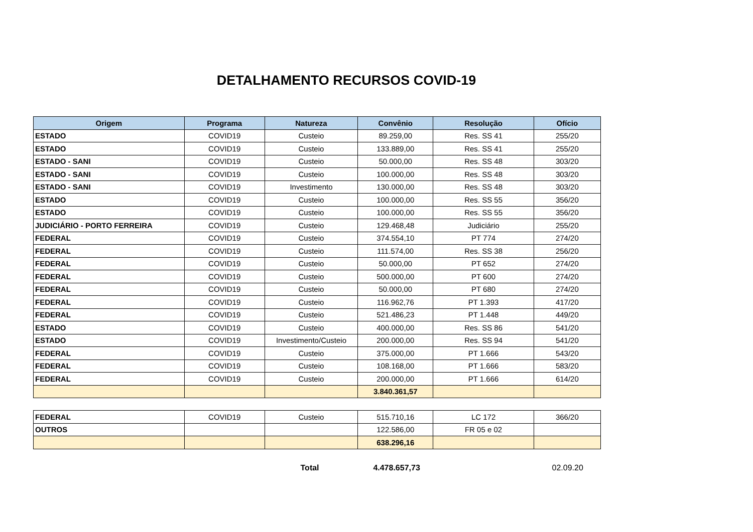DETALHAMENTO RECURSOS COVID-19
| Origem | Programa | Natureza | Convênio | Resolução | Ofício |
| --- | --- | --- | --- | --- | --- |
| ESTADO | COVID19 | Custeio | 89.259,00 | Res. SS 41 | 255/20 |
| ESTADO | COVID19 | Custeio | 133.889,00 | Res. SS 41 | 255/20 |
| ESTADO - SANI | COVID19 | Custeio | 50.000,00 | Res. SS 48 | 303/20 |
| ESTADO - SANI | COVID19 | Custeio | 100.000,00 | Res. SS 48 | 303/20 |
| ESTADO - SANI | COVID19 | Investimento | 130.000,00 | Res. SS 48 | 303/20 |
| ESTADO | COVID19 | Custeio | 100.000,00 | Res. SS 55 | 356/20 |
| ESTADO | COVID19 | Custeio | 100.000,00 | Res. SS 55 | 356/20 |
| JUDICIÁRIO - PORTO FERREIRA | COVID19 | Custeio | 129.468,48 | Judiciário | 255/20 |
| FEDERAL | COVID19 | Custeio | 374.554,10 | PT 774 | 274/20 |
| FEDERAL | COVID19 | Custeio | 111.574,00 | Res. SS 38 | 256/20 |
| FEDERAL | COVID19 | Custeio | 50.000,00 | PT 652 | 274/20 |
| FEDERAL | COVID19 | Custeio | 500.000,00 | PT 600 | 274/20 |
| FEDERAL | COVID19 | Custeio | 50.000,00 | PT 680 | 274/20 |
| FEDERAL | COVID19 | Custeio | 116.962,76 | PT 1.393 | 417/20 |
| FEDERAL | COVID19 | Custeio | 521.486,23 | PT 1.448 | 449/20 |
| ESTADO | COVID19 | Custeio | 400.000,00 | Res. SS 86 | 541/20 |
| ESTADO | COVID19 | Investimento/Custeio | 200.000,00 | Res. SS 94 | 541/20 |
| FEDERAL | COVID19 | Custeio | 375.000,00 | PT 1.666 | 543/20 |
| FEDERAL | COVID19 | Custeio | 108.168,00 | PT 1.666 | 583/20 |
| FEDERAL | COVID19 | Custeio | 200.000,00 | PT 1.666 | 614/20 |
| | | | 3.840.361,57 | | |
| FEDERAL | COVID19 | Custeio | 515.710,16 | LC 172 | 366/20 |
| OUTROS | | | 122.586,00 | FR 05 e 02 | |
| | | | 638.296,16 | | |
Total 4.478.657,73 02.09.20